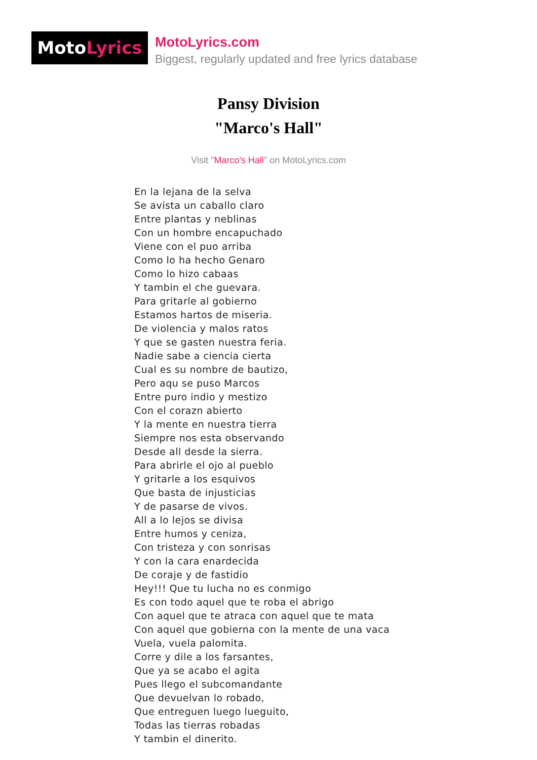MotoLyrics
MotoLyrics.com
Biggest, regularly updated and free lyrics database
Pansy Division
"Marco's Hall"
Visit "Marco's Hall" on MotoLyrics.com
En la lejana de la selva
Se avista un caballo claro
Entre plantas y neblinas
Con un hombre encapuchado
Viene con el puo arriba
Como lo ha hecho Genaro
Como lo hizo cabaas
Y tambin el che guevara.
Para gritarle al gobierno
Estamos hartos de miseria.
De violencia y malos ratos
Y que se gasten nuestra feria.
Nadie sabe a ciencia cierta
Cual es su nombre de bautizo,
Pero aqu se puso Marcos
Entre puro indio y mestizo
Con el corazn abierto
Y la mente en nuestra tierra
Siempre nos esta observando
Desde all desde la sierra.
Para abrirle el ojo al pueblo
Y gritarle a los esquivos
Que basta de injusticias
Y de pasarse de vivos.
All a lo lejos se divisa
Entre humos y ceniza,
Con tristeza y con sonrisas
Y con la cara enardecida
De coraje y de fastidio
Hey!!! Que tu lucha no es conmigo
Es con todo aquel que te roba el abrigo
Con aquel que te atraca con aquel que te mata
Con aquel que gobierna con la mente de una vaca
Vuela, vuela palomita.
Corre y dile a los farsantes,
Que ya se acabo el agita
Pues llego el subcomandante
Que devuelvan lo robado,
Que entreguen luego lueguito,
Todas las tierras robadas
Y tambin el dinerito.